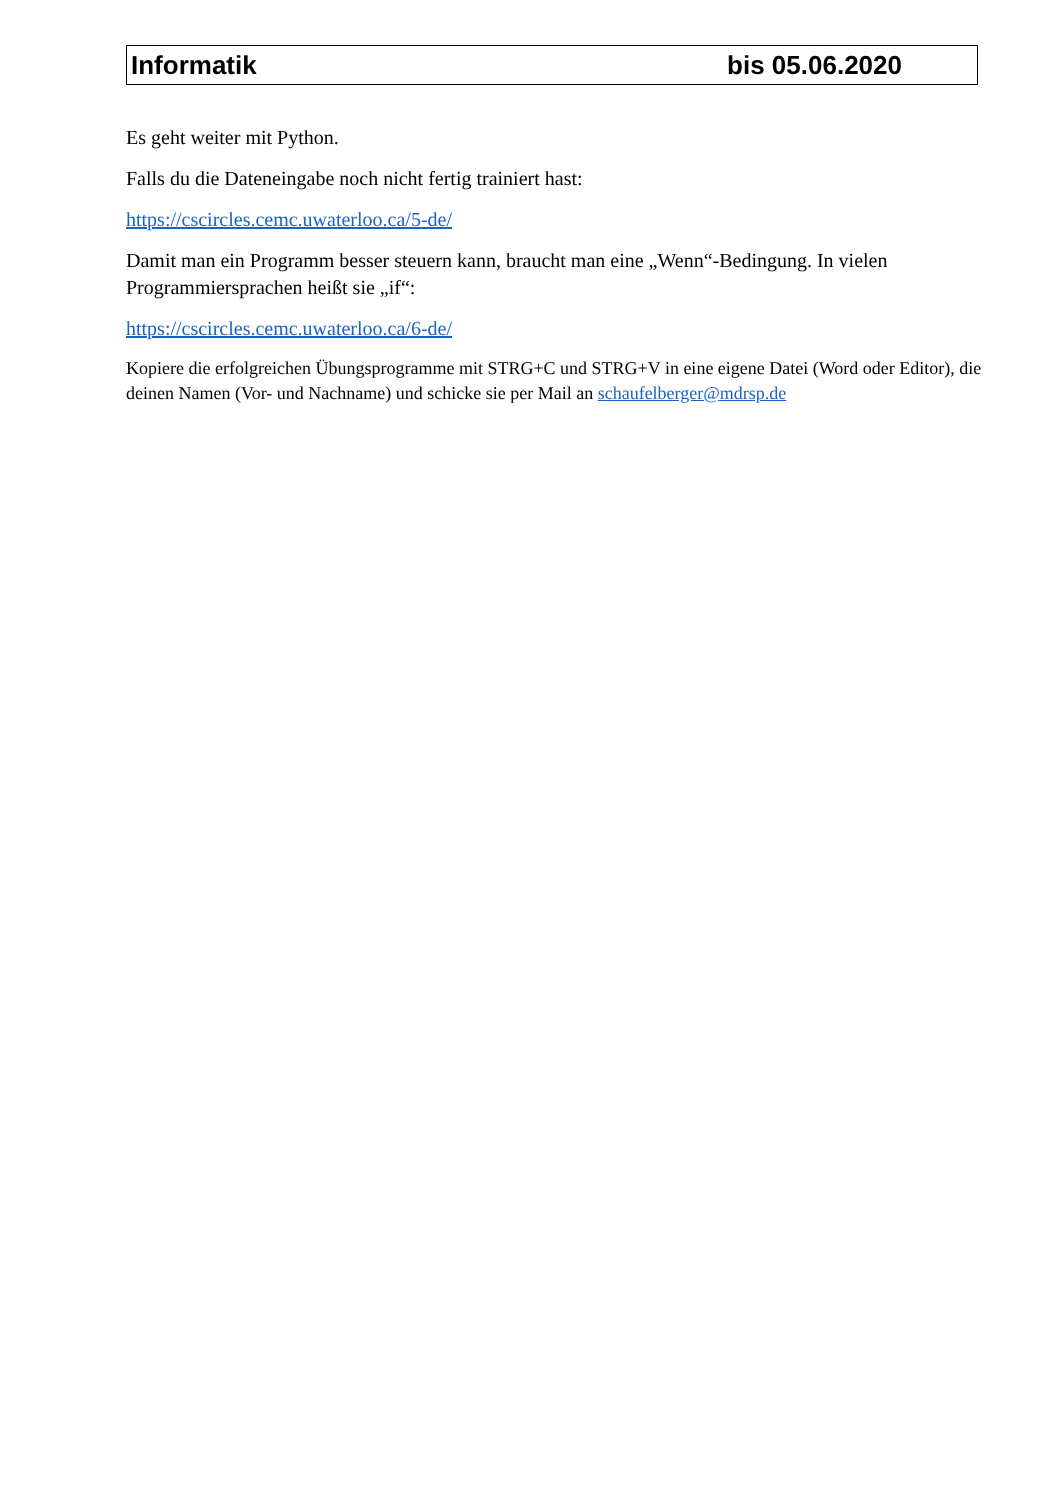Informatik bis 05.06.2020
Es geht weiter mit Python.
Falls du die Dateneingabe noch nicht fertig trainiert hast:
https://cscircles.cemc.uwaterloo.ca/5-de/
Damit man ein Programm besser steuern kann, braucht man eine „Wenn“-Bedingung. In vielen Programmiersprachen heißt sie „if“:
https://cscircles.cemc.uwaterloo.ca/6-de/
Kopiere die erfolgreichen Übungsprogramme mit STRG+C und STRG+V in eine eigene Datei (Word oder Editor), die deinen Namen (Vor- und Nachname) und schicke sie per Mail an schaufelberger@mdrsp.de